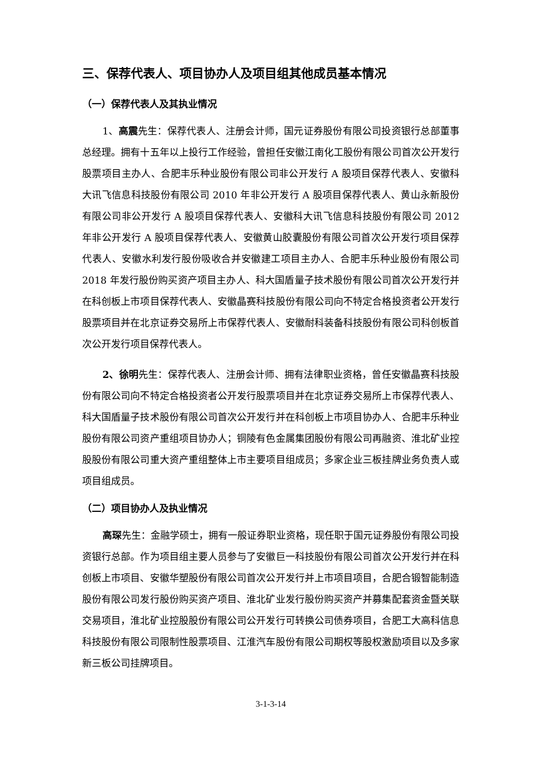三、保荐代表人、项目协办人及项目组其他成员基本情况
（一）保荐代表人及其执业情况
1、高震先生：保荐代表人、注册会计师，国元证券股份有限公司投资银行总部董事总经理。拥有十五年以上投行工作经验，曾担任安徽江南化工股份有限公司首次公开发行股票项目主办人、合肥丰乐种业股份有限公司非公开发行 A 股项目保荐代表人、安徽科大讯飞信息科技股份有限公司 2010 年非公开发行 A 股项目保荐代表人、黄山永新股份有限公司非公开发行 A 股项目保荐代表人、安徽科大讯飞信息科技股份有限公司 2012 年非公开发行 A 股项目保荐代表人、安徽黄山胶囊股份有限公司首次公开发行项目保荐代表人、安徽水利发行股份吸收合并安徽建工项目主办人、合肥丰乐种业股份有限公司 2018 年发行股份购买资产项目主办人、科大国盾量子技术股份有限公司首次公开发行并在科创板上市项目保荐代表人、安徽晶赛科技股份有限公司向不特定合格投资者公开发行股票项目并在北京证券交易所上市保荐代表人、安徽耐科装备科技股份有限公司科创板首次公开发行项目保荐代表人。
2、徐明先生：保荐代表人、注册会计师、拥有法律职业资格，曾任安徽晶赛科技股份有限公司向不特定合格投资者公开发行股票项目并在北京证券交易所上市保荐代表人、科大国盾量子技术股份有限公司首次公开发行并在科创板上市项目协办人、合肥丰乐种业股份有限公司资产重组项目协办人；铜陵有色金属集团股份有限公司再融资、淮北矿业控股股份有限公司重大资产重组整体上市主要项目组成员；多家企业三板挂牌业务负责人或项目组成员。
（二）项目协办人及执业情况
高琛先生：金融学硕士，拥有一般证券职业资格，现任职于国元证券股份有限公司投资银行总部。作为项目组主要人员参与了安徽巨一科技股份有限公司首次公开发行并在科创板上市项目、安徽华塑股份有限公司首次公开发行并上市项目项目，合肥合锻智能制造股份有限公司发行股份购买资产项目、淮北矿业发行股份购买资产并募集配套资金暨关联交易项目，淮北矿业控股股份有限公司公开发行可转换公司债券项目，合肥工大高科信息科技股份有限公司限制性股票项目、江淮汽车股份有限公司期权等股权激励项目以及多家新三板公司挂牌项目。
3-1-3-14